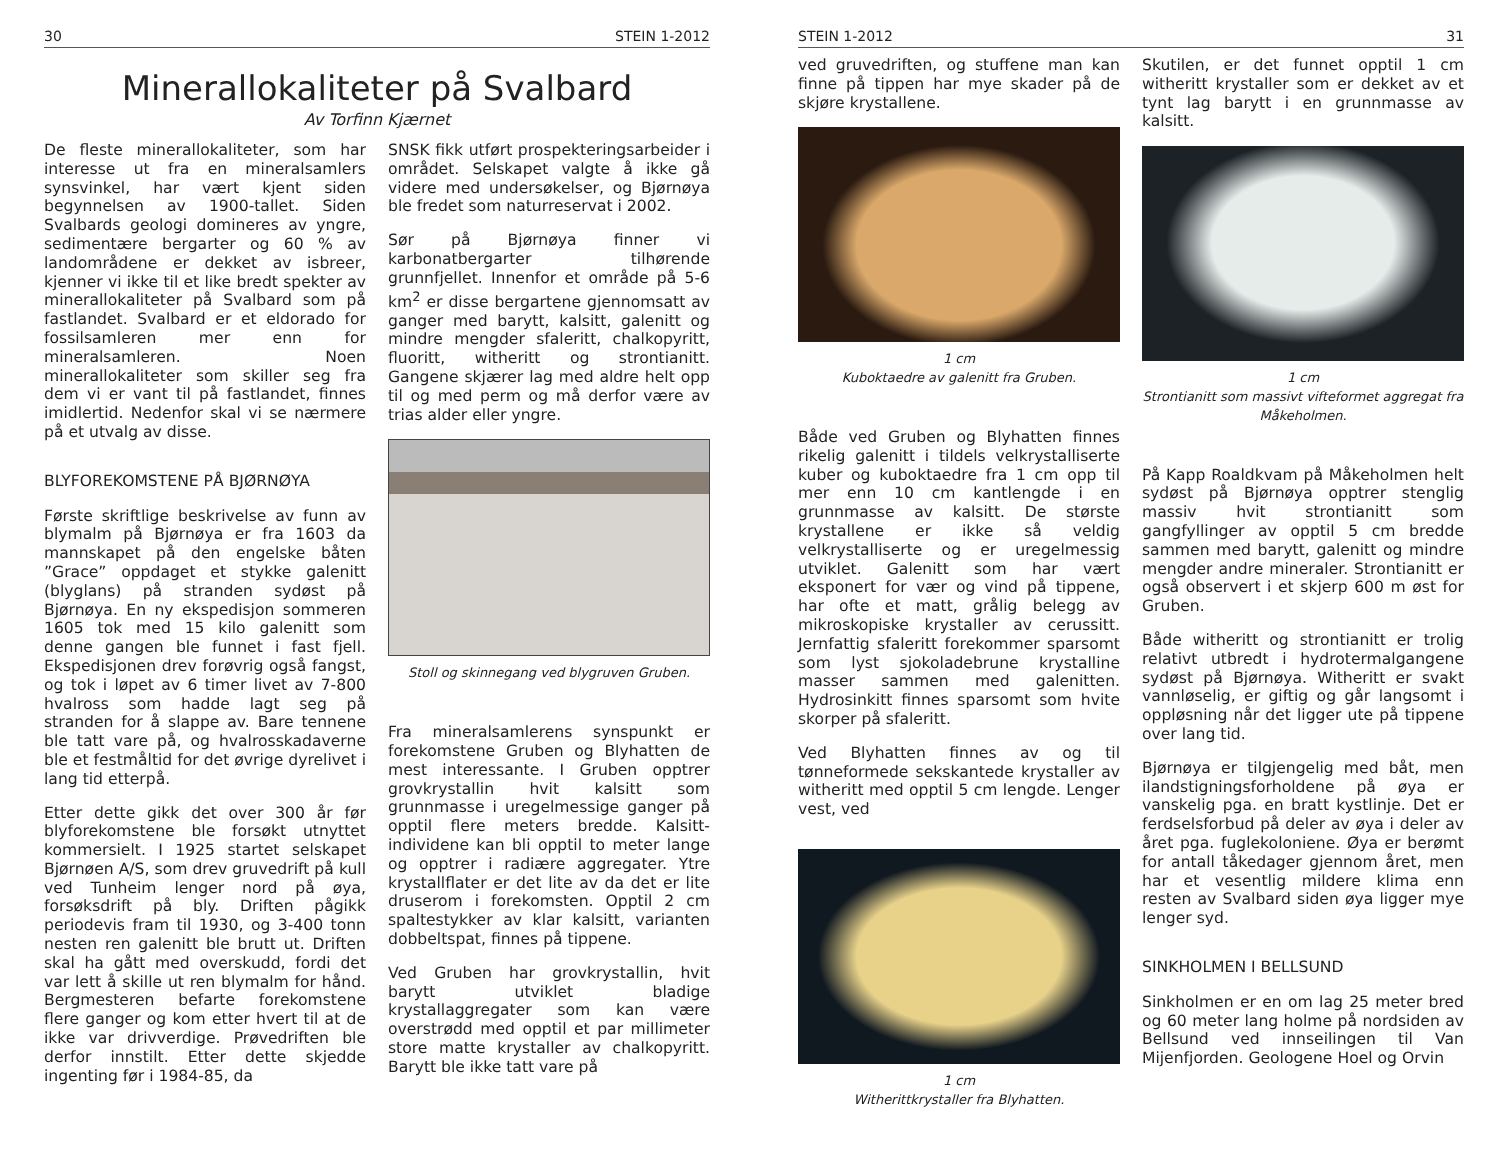30 STEIN 1-2012
Minerallokaliteter på Svalbard
Av Torfinn Kjærnet
De fleste minerallokaliteter, som har interesse ut fra en mineralsamlers synsvinkel, har vært kjent siden begynnelsen av 1900-tallet. Siden Svalbards geologi domineres av yngre, sedimentære bergarter og 60 % av landområdene er dekket av isbreer, kjenner vi ikke til et like bredt spekter av minerallokaliteter på Svalbard som på fastlandet. Svalbard er et eldorado for fossilsamleren mer enn for mineralsamleren. Noen minerallokaliteter som skiller seg fra dem vi er vant til på fastlandet, finnes imidlertid. Nedenfor skal vi se nærmere på et utvalg av disse.
BLYFOREKOMSTENE PÅ BJØRNØYA
Første skriftlige beskrivelse av funn av blymalm på Bjørnøya er fra 1603 da mannskapet på den engelske båten ”Grace” oppdaget et stykke galenitt (blyglans) på stranden sydøst på Bjørnøya. En ny ekspedisjon sommeren 1605 tok med 15 kilo galenitt som denne gangen ble funnet i fast fjell. Ekspedisjonen drev forøvrig også fangst, og tok i løpet av 6 timer livet av 7-800 hvalross som hadde lagt seg på stranden for å slappe av. Bare tennene ble tatt vare på, og hvalrosskadaverne ble et festmåltid for det øvrige dyrelivet i lang tid etterpå.
Etter dette gikk det over 300 år før blyforekomstene ble forsøkt utnyttet kommersielt. I 1925 startet selskapet Bjørnøen A/S, som drev gruvedrift på kull ved Tunheim lenger nord på øya, forsøksdrift på bly. Driften pågikk periodevis fram til 1930, og 3-400 tonn nesten ren galenitt ble brutt ut. Driften skal ha gått med overskudd, fordi det var lett å skille ut ren blymalm for hånd. Bergmesteren befarte forekomstene flere ganger og kom etter hvert til at de ikke var drivverdige. Prøvedriften ble derfor innstilt. Etter dette skjedde ingenting før i 1984-85, da
SNSK fikk utført prospekteringsarbeider i området. Selskapet valgte å ikke gå videre med undersøkelser, og Bjørnøya ble fredet som naturreservat i 2002.
Sør på Bjørnøya finner vi karbonatbergarter tilhørende grunnfjellet. Innenfor et område på 5-6 km<sup>2</sup> er disse bergartene gjennomsatt av ganger med barytt, kalsitt, galenitt og mindre mengder sfaleritt, chalkopyritt, fluoritt, witheritt og strontianitt. Gangene skjærer lag med aldre helt opp til og med perm og må derfor være av trias alder eller yngre.
Stoll og skinnegang ved blygruven Gruben.
Fra mineralsamlerens synspunkt er forekomstene Gruben og Blyhatten de mest interessante. I Gruben opptrer grovkrystallin hvit kalsitt som grunnmasse i uregelmessige ganger på opptil flere meters bredde. Kalsitt-individene kan bli opptil to meter lange og opptrer i radiære aggregater. Ytre krystallflater er det lite av da det er lite druserom i forekomsten. Opptil 2 cm spaltestykker av klar kalsitt, varianten dobbeltspat, finnes på tippene.
Ved Gruben har grovkrystallin, hvit barytt utviklet bladige krystallaggregater som kan være overstrødd med opptil et par millimeter store matte krystaller av chalkopyritt. Barytt ble ikke tatt vare på
STEIN 1-2012 31
ved gruvedriften, og stuffene man kan finne på tippen har mye skader på de skjøre krystallene.
1 cm
Kuboktaedre av galenitt fra Gruben.
Både ved Gruben og Blyhatten finnes rikelig galenitt i tildels velkrystalliserte kuber og kuboktaedre fra 1 cm opp til mer enn 10 cm kantlengde i en grunnmasse av kalsitt. De største krystallene er ikke så veldig velkrystalliserte og er uregelmessig utviklet. Galenitt som har vært eksponert for vær og vind på tippene, har ofte et matt, grålig belegg av mikroskopiske krystaller av cerussitt. Jernfattig sfaleritt forekommer sparsomt som lyst sjokoladebrune krystalline masser sammen med galenitten. Hydrosinkitt finnes sparsomt som hvite skorper på sfaleritt.
Ved Blyhatten finnes av og til tønneformede sekskantede krystaller av witheritt med opptil 5 cm lengde. Lenger vest, ved
1 cm
Witherittkrystaller fra Blyhatten.
Skutilen, er det funnet opptil 1 cm witheritt krystaller som er dekket av et tynt lag barytt i en grunnmasse av kalsitt.
1 cm
Strontianitt som massivt vifteformet aggregat fra Måkeholmen.
På Kapp Roaldkvam på Måkeholmen helt sydøst på Bjørnøya opptrer stenglig massiv hvit strontianitt som gangfyllinger av opptil 5 cm bredde sammen med barytt, galenitt og mindre mengder andre mineraler. Strontianitt er også observert i et skjerp 600 m øst for Gruben.
Både witheritt og strontianitt er trolig relativt utbredt i hydrotermalgangene sydøst på Bjørnøya. Witheritt er svakt vannløselig, er giftig og går langsomt i oppløsning når det ligger ute på tippene over lang tid.
Bjørnøya er tilgjengelig med båt, men ilandstigningsforholdene på øya er vanskelig pga. en bratt kystlinje. Det er ferdselsforbud på deler av øya i deler av året pga. fuglekoloniene. Øya er berømt for antall tåkedager gjennom året, men har et vesentlig mildere klima enn resten av Svalbard siden øya ligger mye lenger syd.
SINKHOLMEN I BELLSUND
Sinkholmen er en om lag 25 meter bred og 60 meter lang holme på nordsiden av Bellsund ved innseilingen til Van Mijenfjorden. Geologene Hoel og Orvin